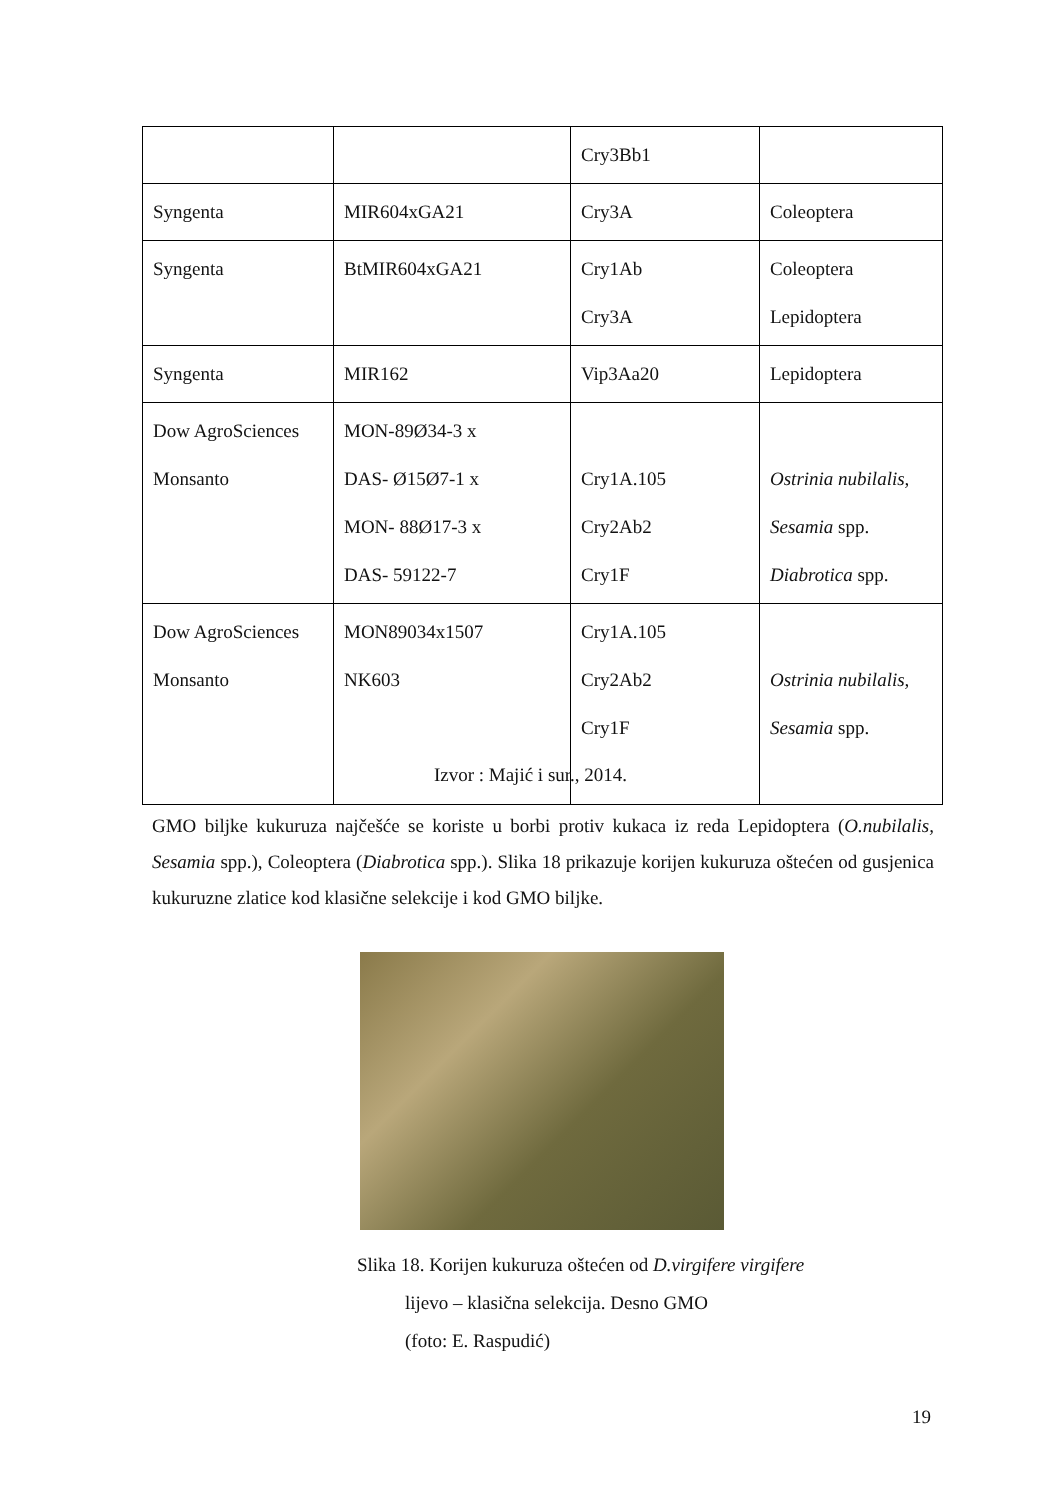| | | Cry3Bb1 | |
| Syngenta | MIR604xGA21 | Cry3A | Coleoptera |
| Syngenta | BtMIR604xGA21 | Cry1Ab Cry3A | Coleoptera Lepidoptera |
| Syngenta | MIR162 | Vip3Aa20 | Lepidoptera |
| Dow AgroSciences Monsanto | MON-89Ø34-3 x DAS- Ø15Ø7-1 x MON- 88Ø17-3 x DAS- 59122-7 | Cry1A.105 Cry2Ab2 Cry1F | Ostrinia nubilalis, Sesamia spp. Diabrotica spp. |
| Dow AgroSciences Monsanto | MON89034x1507 NK603 | Cry1A.105 Cry2Ab2 Cry1F | Ostrinia nubilalis, Sesamia spp. |
Izvor : Majić i sur., 2014.
GMO biljke kukuruza najčešće se koriste u borbi protiv kukaca iz reda Lepidoptera (O.nubilalis, Sesamia spp.), Coleoptera (Diabrotica spp.). Slika 18 prikazuje korijen kukuruza oštećen od gusjenica kukuruzne zlatice kod klasične selekcije i kod GMO biljke.
Slika 18. Korijen kukuruza oštećen od D.virgifere virgifere
lijevo – klasična selekcija. Desno GMO
(foto: E. Raspudić)
19